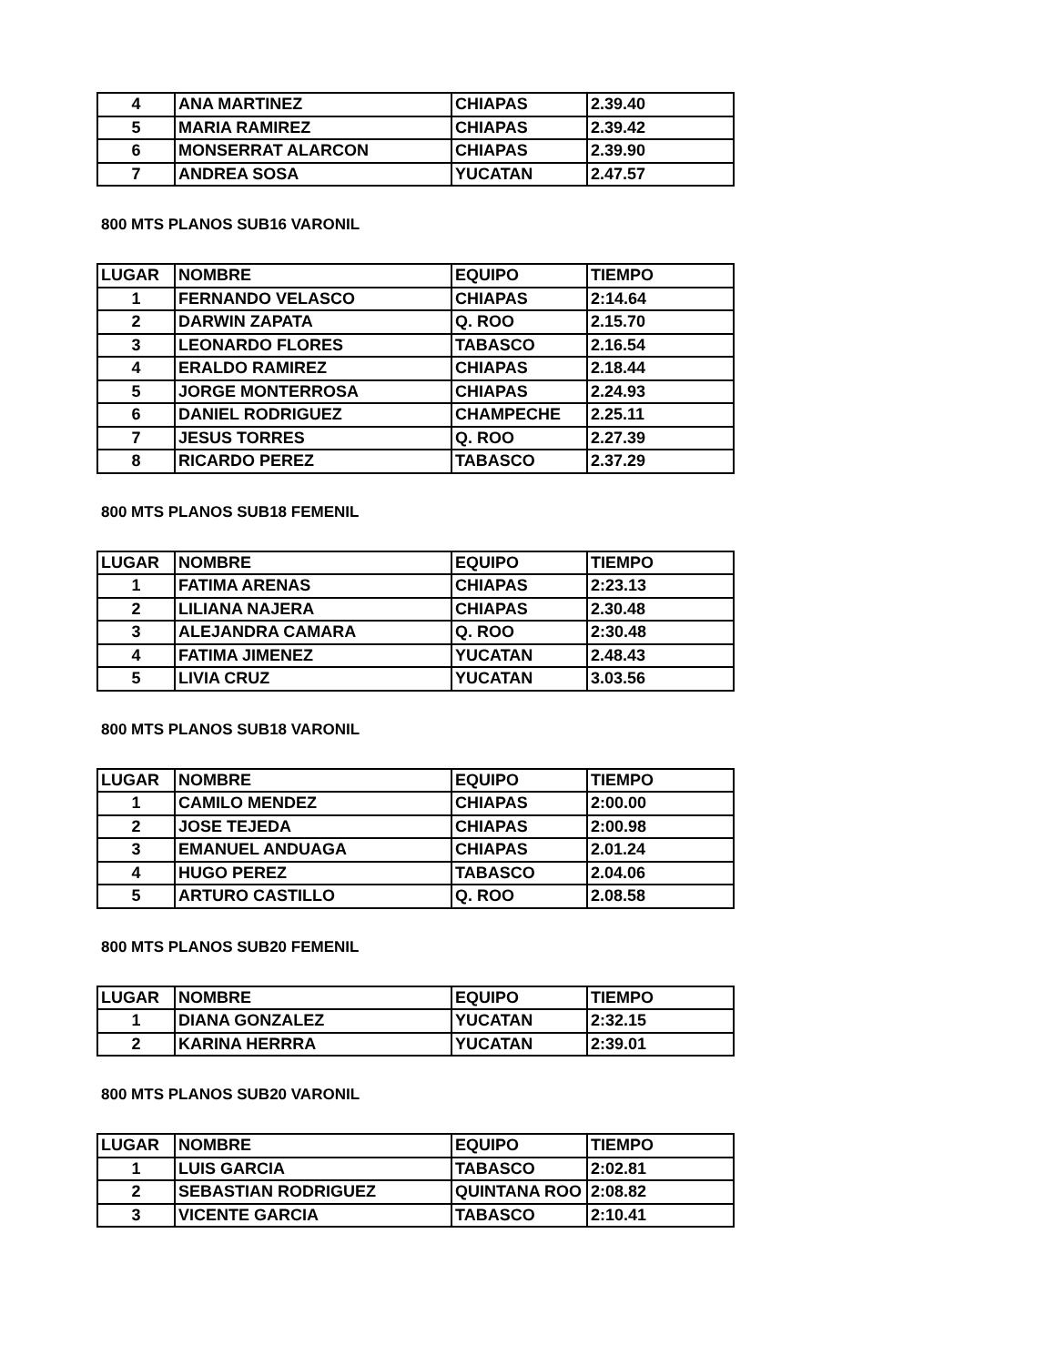| 4 | ANA MARTINEZ | CHIAPAS | 2.39.40 |
| 5 | MARIA RAMIREZ | CHIAPAS | 2.39.42 |
| 6 | MONSERRAT ALARCON | CHIAPAS | 2.39.90 |
| 7 | ANDREA SOSA | YUCATAN | 2.47.57 |
800 MTS PLANOS SUB16 VARONIL
| LUGAR | NOMBRE | EQUIPO | TIEMPO |
| --- | --- | --- | --- |
| 1 | FERNANDO VELASCO | CHIAPAS | 2:14.64 |
| 2 | DARWIN ZAPATA | Q. ROO | 2.15.70 |
| 3 | LEONARDO FLORES | TABASCO | 2.16.54 |
| 4 | ERALDO RAMIREZ | CHIAPAS | 2.18.44 |
| 5 | JORGE MONTERROSA | CHIAPAS | 2.24.93 |
| 6 | DANIEL RODRIGUEZ | CHAMPECHE | 2.25.11 |
| 7 | JESUS TORRES | Q. ROO | 2.27.39 |
| 8 | RICARDO PEREZ | TABASCO | 2.37.29 |
800 MTS PLANOS SUB18 FEMENIL
| LUGAR | NOMBRE | EQUIPO | TIEMPO |
| --- | --- | --- | --- |
| 1 | FATIMA ARENAS | CHIAPAS | 2:23.13 |
| 2 | LILIANA NAJERA | CHIAPAS | 2.30.48 |
| 3 | ALEJANDRA CAMARA | Q. ROO | 2:30.48 |
| 4 | FATIMA JIMENEZ | YUCATAN | 2.48.43 |
| 5 | LIVIA CRUZ | YUCATAN | 3.03.56 |
800 MTS PLANOS SUB18 VARONIL
| LUGAR | NOMBRE | EQUIPO | TIEMPO |
| --- | --- | --- | --- |
| 1 | CAMILO MENDEZ | CHIAPAS | 2:00.00 |
| 2 | JOSE TEJEDA | CHIAPAS | 2:00.98 |
| 3 | EMANUEL ANDUAGA | CHIAPAS | 2.01.24 |
| 4 | HUGO PEREZ | TABASCO | 2.04.06 |
| 5 | ARTURO CASTILLO | Q. ROO | 2.08.58 |
800 MTS PLANOS SUB20 FEMENIL
| LUGAR | NOMBRE | EQUIPO | TIEMPO |
| --- | --- | --- | --- |
| 1 | DIANA GONZALEZ | YUCATAN | 2:32.15 |
| 2 | KARINA HERRRA | YUCATAN | 2:39.01 |
800 MTS PLANOS SUB20 VARONIL
| LUGAR | NOMBRE | EQUIPO | TIEMPO |
| --- | --- | --- | --- |
| 1 | LUIS GARCIA | TABASCO | 2:02.81 |
| 2 | SEBASTIAN RODRIGUEZ | QUINTANA ROO | 2:08.82 |
| 3 | VICENTE GARCIA | TABASCO | 2:10.41 |